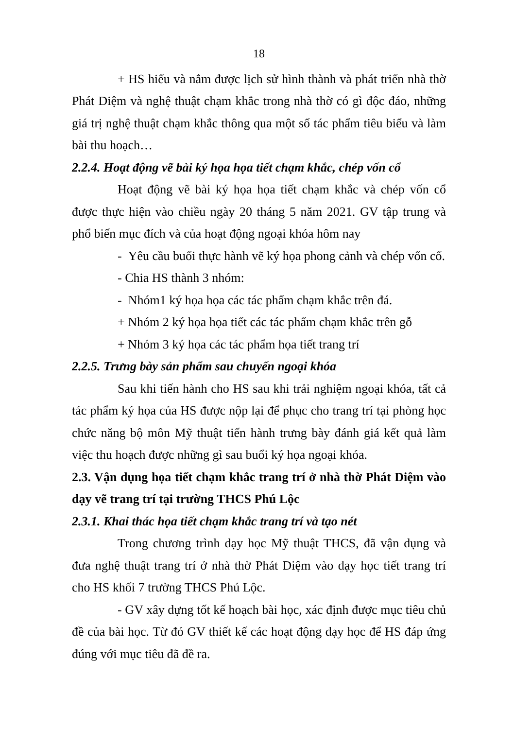18
+ HS hiểu và nắm được lịch sử hình thành và phát triển nhà thờ Phát Diệm và nghệ thuật chạm khắc trong nhà thờ có gì độc đáo, những giá trị nghệ thuật chạm khắc thông qua một số tác phẩm tiêu biểu và làm bài thu hoạch…
2.2.4. Hoạt động vẽ bài ký họa họa tiết chạm khắc, chép vốn cổ
Hoạt động vẽ bài ký họa họa tiết chạm khắc và chép vốn cổ được thực hiện vào chiều ngày 20 tháng 5 năm 2021. GV tập trung và phổ biến mục đích và của hoạt động ngoại khóa hôm nay
- Yêu cầu buổi thực hành vẽ ký họa phong cảnh và chép vốn cổ.
- Chia HS thành 3 nhóm:
- Nhóm1 ký họa họa các tác phẩm chạm khắc trên đá.
+ Nhóm 2 ký họa họa tiết các tác phẩm chạm khắc trên gỗ
+ Nhóm 3 ký họa các tác phẩm họa tiết trang trí
2.2.5. Trưng bày sản phẩm sau chuyến ngoại khóa
Sau khi tiến hành cho HS sau khi trải nghiệm ngoại khóa, tất cả tác phẩm ký họa của HS được nộp lại để phục cho trang trí tại phòng học chức năng bộ môn Mỹ thuật tiến hành trưng bày đánh giá kết quả làm việc thu hoạch được những gì sau buổi ký họa ngoại khóa.
2.3. Vận dụng họa tiết chạm khắc trang trí ở nhà thờ Phát Diệm vào dạy vẽ trang trí tại trường THCS Phú Lộc
2.3.1. Khai thác họa tiết chạm khắc trang trí và tạo nét
Trong chương trình dạy học Mỹ thuật THCS, đã vận dụng và đưa nghệ thuật trang trí ở nhà thờ Phát Diệm vào dạy học tiết trang trí cho HS khối 7 trường THCS Phú Lộc.
- GV xây dựng tốt kế hoạch bài học, xác định được mục tiêu chủ đề của bài học. Từ đó GV thiết kế các hoạt động dạy học để HS đáp ứng đúng với mục tiêu đã đề ra.